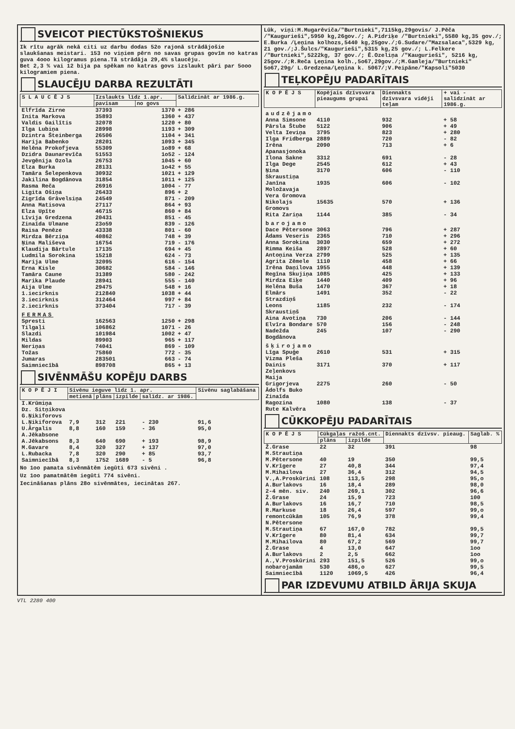SVEICOT PIECTŪKSTOŠNIEKUS
Ik rītu agrāk nekā citi uz darbu dodas 52o rajonā strādājošie slaukšanas meistari. 153 no viņiem pērn no savas grupas govīm no katras guva 4ooo kilogramus piena.Tā strādāja 29,4% slaucēju.
Bet 2,3 % vai 12 bija pa spēkam no katras govs izslaukt pāri par 5ooo kilogramiem piena.
SLAUCĒJU DARBA REZULTĀTI
| S L A U C Ē J S | Izslaukts līdz 1.apr. | | Salīdzināt ar 1986.g. |
| --- | --- | --- | --- |
| | pavisam | no govs | |
| Elfrīda Zirne | 37393 | 1370 | + 286 |
| Inita Markova | 35893 | 1360 | + 437 |
| Valdis Gailītis | 32078 | 1220 | + 80 |
| Ilga Lubiņa | 28998 | 1193 | + 309 |
| Dzintra Šteinberga | 26506 | 1104 | + 341 |
| Harija Babenko | 28201 | 1093 | + 345 |
| Helēna Prokofjeva | 55309 | 1o89 | + 68 |
| Dzidra Daunarevīča | 51553 | 1o52 | - 124 |
| Jevgēnija Ozola | 26753 | 1045 | + 60 |
| Elza Burka | 28131 | 1o42 | + 55 |
| Tamāra Šelepenkova | 30932 | 1021 | + 129 |
| Jakilina Bogdānova | 31854 | 1011 | + 125 |
| Rasma Reča | 26916 | 1004 | - 77 |
| Ligita Ošiņa | 26433 | 896 | + 2 |
| Zigrīda Grāvelsiņa | 24549 | 871 | - 209 |
| Anna Matisova | 27117 | 864 | + 93 |
| Elza Upīte | 46715 | 860 | + 84 |
| Līvija Gredzena | 20431 | 851 | - 45 |
| Zinaīda Ulmane | 23o59 | 839 | - 126 |
| Raisa Penēze | 43338 | 801 | - 60 |
| Mirdza Bērziņa | 40862 | 748 | + 39 |
| Ņina Mališeva | 16754 | 719 | - 176 |
| Klaudija Bārtule | 17135 | 694 | + 45 |
| Ludmila Sorokina | 15218 | 624 | - 73 |
| Marija Ulme | 32095 | 616 | - 154 |
| Erna Kisle | 30682 | 584 | - 146 |
| Tamāra Caune | 31389 | 580 | - 242 |
| Marika Plaude | 28941 | 555 | - 140 |
| Aija Ulme | 29475 | 548 | + 16 |
| 1.iecirknis | 212840 | 1038 | + 44 |
| 3.iecirknis | 312464 | 997 | + 84 |
| 2.iecirknis | 373404 | 717 | - 39 |
| FERMAS | | | |
| Spresti | 162563 | 1250 | + 298 |
| Tilgaļi | 106862 | 1071 | - 26 |
| Slazdi | 101984 | 1002 | + 47 |
| Mildas | 89903 | 965 | + 117 |
| Neriņas | 74041 | 869 | - 109 |
| Tožas | 75860 | 772 | - 35 |
| Jumaras | 283501 | 663 | - 74 |
| Saimniecībā | 898708 | 865 | + 13 |
SIVĒNMĀŠU KOPĒJU DARBS
| K O P Ē J I | Sivēnu ieguve līdz 1. apr. | | | | Sivēnu saglabāšana |
| --- | --- | --- | --- | --- | --- |
| | metienā | plāns | izpilde | salīdz. ar 1986. | |
| I.Krūmiņa Dz. Sitņikova G.Ņikiforovs L.Ņikiforova | 7,9 | 312 | 221 | - 230 | 91,6 |
| U.Ārgalis | 8,8 | 160 | 159 | - 36 | 95,0 |
| A.Jēkabsone A.Jēkabsons | 8,3 | 640 | 690 | + 193 | 98,9 |
| M.Gavare | 8,4 | 320 | 327 | + 137 | 97,0 |
| L.Rubacka | 7,8 | 320 | 290 | + 85 | 93,7 |
| Saimniecībā | 8,3 | 1752 | 1689 | - 5 | 96,8 |
No 1oo pamata sivēnmātēm iegūti 673 sivēni .
Uz 1oo pamatmātēm iegūti 774 sivēni.
Iecināšanas plāns 28o sivēnmātes, iecinātas 267.
Lūk, viņi:M.Mugarēviča/"Burtnieki",7115kg,29govis/ J.Pēča /"Kaugurieši",5950 kg,26gov./; A.Pidriķe /"Burtnieki",5580 kg,35 gov./; E.Burka /Ļeņina kolhozs,5440 kg,25gov./;G.Sudare/"Mazsalaca",5329 kg, 21 gov./;J.Šulcs/"Kaugurieši",5315 kg,25 gov./; L.Felkere /"Burtnieki",5222kg, 37 gov./; Ē.Ozeliņa /"Kaugurieši", 5216 kg, 25gov./;R.Reča Ļeņina kolh.,5o67,29gov./;M.Gamleja/"Burtnieki" 5o67,29g/ L.Gredzena/Ļeņina k. 5067/;V.Peipāne/"Kapsoli"5030
TEĻKOPĒJU PADARĪTAIS
| K O P Ē J S | Kopējais dzīvsvara pieaugums grupai | Diennakts dzīvsvara vidēji teļam | + vai - salīdzināt ar 1986.g. |
| --- | --- | --- | --- |
| audzējamo | | | |
| Anna Simsone | 4110 | 932 | + 58 |
| Pārsla Štube | 5122 | 906 | + 49 |
| Velta Ieviņa | 3795 | 823 | + 280 |
| Ilga Fridberga | 2889 | 720 | - 82 |
| Irēna Apanasjonoka | 2090 | 713 | + 6 |
| Ilona Sakne | 3312 | 691 | - 28 |
| Ilga Dege | 2545 | 612 | + 43 |
| Ņina Skraustiņa | 3170 | 606 | - 110 |
| Janīna Moložavaja | 1935 | 606 | - 102 |
| Vera Gromova Nikolajs Gromovs | 15635 | 570 | + 136 |
| Rita Zariņa | 1144 | 385 | - 34 |
| barojamo | | | |
| Dace Pētersone | 3063 | 796 | + 287 |
| Ādams Veseris | 2365 | 710 | + 296 |
| Anna Sorokina | 3030 | 659 | + 272 |
| Rimma Keiša | 2897 | 528 | + 60 |
| Antoņina Verza | 2799 | 525 | + 135 |
| Agrita Zēmele | 1110 | 458 | + 66 |
| Irēna Daņilova | 1955 | 448 | + 139 |
| Regīna Skujiņa | 1085 | 425 | + 133 |
| Mirdza Eiķe | 1440 | 409 | + 96 |
| Helēna Buša | 1470 | 367 | + 18 |
| Elmārs Strazdiņš | 1491 | 352 | - 22 |
| Leons Skraustiņš | 1185 | 232 | - 174 |
| Aina Avotiņa | 730 | 206 | - 144 |
| Elvīra Bondare | 570 | 156 | - 248 |
| Nadežda Bogdānova | 245 | 107 | - 290 |
| šķirojamo | | | |
| Līga Spuģe | 2610 | 531 | + 315 |
| Vizma Pleša Dainis Zeļenkovs | 3171 | 370 | + 117 |
| Maija Grigorjeva Ādolfs Buko | 2275 | 260 | - 50 |
| Zinaīda Ragozina Rute Kalvēra | 1080 | 138 | - 37 |
CŪKKOPĒJU PADARĪTAIS
| K O P Ē J S | Cūkgaļas ražoš.cnt. | | Diennakts dzīvsv. pieaug. | Saglab. % |
| --- | --- | --- | --- | --- |
| | plāns | izpilde | | |
| Ž.Grase | 22 | 32 | 391 | 98 |
| M.Strautiņa M.Pētersone | 40 | 19 | 350 | 99,5 |
| V.Krīgere | 27 | 40,8 | 344 | 97,4 |
| M.Mihailova | 27 | 36,4 | 312 | 94,5 |
| V.,A.Proskūrini | 108 | 113,5 | 298 | 95,o |
| A.Burlakovs | 16 | 18,4 | 289 | 98,0 |
| 2-4 mēn. siv. | 240 | 269,1 | 302 | 96,6 |
| Ž.Grase | 24 | 15,9 | 723 | 100 |
| A.Burlakovs | 16 | 16,7 | 710 | 98,5 |
| R.Markuse | 18 | 26,4 | 597 | 99,o |
| remontcūkām | 105 | 76,9 | 378 | 99,4 |
| N.Pētersone M.Strautiņa | 67 | 167,0 | 782 | 99,5 |
| V.Krīgere | 80 | 81,4 | 634 | 99,7 |
| M.Mihailova | 80 | 67,2 | 569 | 99,7 |
| Ž.Grase | 4 | 13,0 | 647 | 1oo |
| A.Burlakovs | 2 | 2,5 | 662 | 1oo |
| A.,V.Proskūrini | 293 | 151,5 | 526 | 99,o |
| nobarojamām | 530 | 486,o | 627 | 99,5 |
| Saimniecībā | 1120 | 1069,5 | 426 | 96,4 |
PAR IZDEVUMU ATBILD ĀRIJA SKUJA
VTL 2280 400